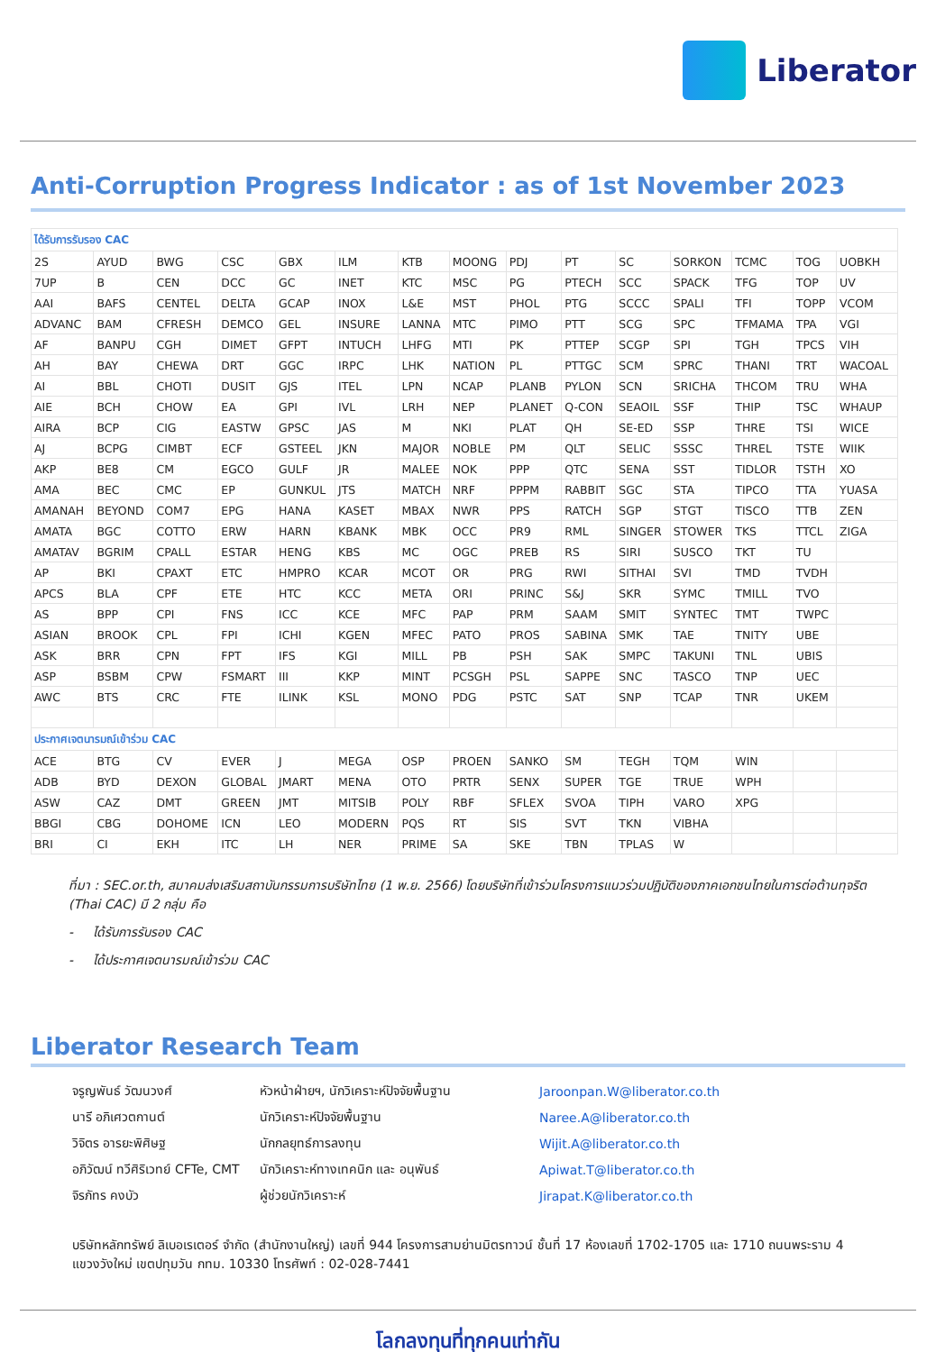Liberator
Anti-Corruption Progress Indicator : as of 1st November 2023
| ได้รับการรับรอง CAC | | | | | | | | | | | | | | |
| 2S | AYUD | BWG | CSC | GBX | ILM | KTB | MOONG | PDJ | PT | SC | SORKON | TCMC | TOG | UOBKH |
| 7UP | B | CEN | DCC | GC | INET | KTC | MSC | PG | PTECH | SCC | SPACK | TFG | TOP | UV |
| AAI | BAFS | CENTEL | DELTA | GCAP | INOX | L&E | MST | PHOL | PTG | SCCC | SPALI | TFI | TOPP | VCOM |
| ADVANC | BAM | CFRESH | DEMCO | GEL | INSURE | LANNA | MTC | PIMO | PTT | SCG | SPC | TFMAMA | TPA | VGI |
| AF | BANPU | CGH | DIMET | GFPT | INTUCH | LHFG | MTI | PK | PTTEP | SCGP | SPI | TGH | TPCS | VIH |
| AH | BAY | CHEWA | DRT | GGC | IRPC | LHK | NATION | PL | PTTGC | SCM | SPRC | THANI | TRT | WACOAL |
| AI | BBL | CHOTI | DUSIT | GJS | ITEL | LPN | NCAP | PLANB | PYLON | SCN | SRICHA | THCOM | TRU | WHA |
| AIE | BCH | CHOW | EA | GPI | IVL | LRH | NEP | PLANET | Q-CON | SEAOIL | SSF | THIP | TSC | WHAUP |
| AIRA | BCP | CIG | EASTW | GPSC | JAS | M | NKI | PLAT | QH | SE-ED | SSP | THRE | TSI | WICE |
| AJ | BCPG | CIMBT | ECF | GSTEEL | JKN | MAJOR | NOBLE | PM | QLT | SELIC | SSSC | THREL | TSTE | WIIK |
| AKP | BE8 | CM | EGCO | GULF | JR | MALEE | NOK | PPP | QTC | SENA | SST | TIDLOR | TSTH | XO |
| AMA | BEC | CMC | EP | GUNKUL | JTS | MATCH | NRF | PPPM | RABBIT | SGC | STA | TIPCO | TTA | YUASA |
| AMANAH | BEYOND | COM7 | EPG | HANA | KASET | MBAX | NWR | PPS | RATCH | SGP | STGT | TISCO | TTB | ZEN |
| AMATA | BGC | COTTO | ERW | HARN | KBANK | MBK | OCC | PR9 | RML | SINGER | STOWER | TKS | TTCL | ZIGA |
| AMATAV | BGRIM | CPALL | ESTAR | HENG | KBS | MC | OGC | PREB | RS | SIRI | SUSCO | TKT | TU | |
| AP | BKI | CPAXT | ETC | HMPRO | KCAR | MCOT | OR | PRG | RWI | SITHAI | SVI | TMD | TVDH | |
| APCS | BLA | CPF | ETE | HTC | KCC | META | ORI | PRINC | S&J | SKR | SYMC | TMILL | TVO | |
| AS | BPP | CPI | FNS | ICC | KCE | MFC | PAP | PRM | SAAM | SMIT | SYNTEC | TMT | TWPC | |
| ASIAN | BROOK | CPL | FPI | ICHI | KGEN | MFEC | PATO | PROS | SABINA | SMK | TAE | TNITY | UBE | |
| ASK | BRR | CPN | FPT | IFS | KGI | MILL | PB | PSH | SAK | SMPC | TAKUNI | TNL | UBIS | |
| ASP | BSBM | CPW | FSMART | III | KKP | MINT | PCSGH | PSL | SAPPE | SNC | TASCO | TNP | UEC | |
| AWC | BTS | CRC | FTE | ILINK | KSL | MONO | PDG | PSTC | SAT | SNP | TCAP | TNR | UKEM | |
| ประกาศเจตนารมณ์เข้าร่วม CAC | | | | | | | | | | | | | | |
| ACE | BTG | CV | EVER | J | MEGA | OSP | PROEN | SANKO | SM | TEGH | TQM | WIN | | |
| ADB | BYD | DEXON | GLOBAL | JMART | MENA | OTO | PRTR | SENX | SUPER | TGE | TRUE | WPH | | |
| ASW | CAZ | DMT | GREEN | JMT | MITSIB | POLY | RBF | SFLEX | SVOA | TIPH | VARO | XPG | | |
| BBGI | CBG | DOHOME | ICN | LEO | MODERN | PQS | RT | SIS | SVT | TKN | VIBHA | | | |
| BRI | CI | EKH | ITC | LH | NER | PRIME | SA | SKE | TBN | TPLAS | W | | | |
ที่มา : SEC.or.th, สมาคมส่งเสริมสถาบันกรรมการบริษัทไทย (1 พ.ย. 2566) โดยบริษัทที่เข้าร่วมโครงการแนวร่วมปฏิบัติของภาคเอกชนไทยในการต่อต้านทุจริต (Thai CAC) มี 2 กลุ่ม คือ
- ได้รับการรับรอง CAC
- ได้ประกาศเจตนารมณ์เข้าร่วม CAC
Liberator Research Team
จรูญพันธ์ วัฒนวงศ์ หัวหน้าฝ่ายฯ, นักวิเคราะห์ปัจจัยพื้นฐาน Jaroonpan.W@liberator.co.th
นารี อภิเศวตกานต์ นักวิเคราะห์ปัจจัยพื้นฐาน Naree.A@liberator.co.th
วิจิตร อารยะพิศิษฐ นักกลยุทธ์การลงทุน Wijit.A@liberator.co.th
อภิวัฒน์ ทวีศิริเวทย์ CFTe, CMT นักวิเคราะห์ทางเทคนิก และ อนุพันธ์ Apiwat.T@liberator.co.th
จิรภัทร คงบัว ผู้ช่วยนักวิเคราะห์ Jirapat.K@liberator.co.th
บริษัทหลักทรัพย์ ลิเบอเรเตอร์ จำกัด (สำนักงานใหญ่) เลขที่ 944 โครงการสามย่านมิตรทาวน์ ชั้นที่ 17 ห้องเลขที่ 1702-1705 และ 1710 ถนนพระราม 4 แขวงวังใหม่ เขตปทุมวัน กทม. 10330 โทรศัพท์ : 02-028-7441
โลกลงทุนที่ทุกคนเท่ากัน